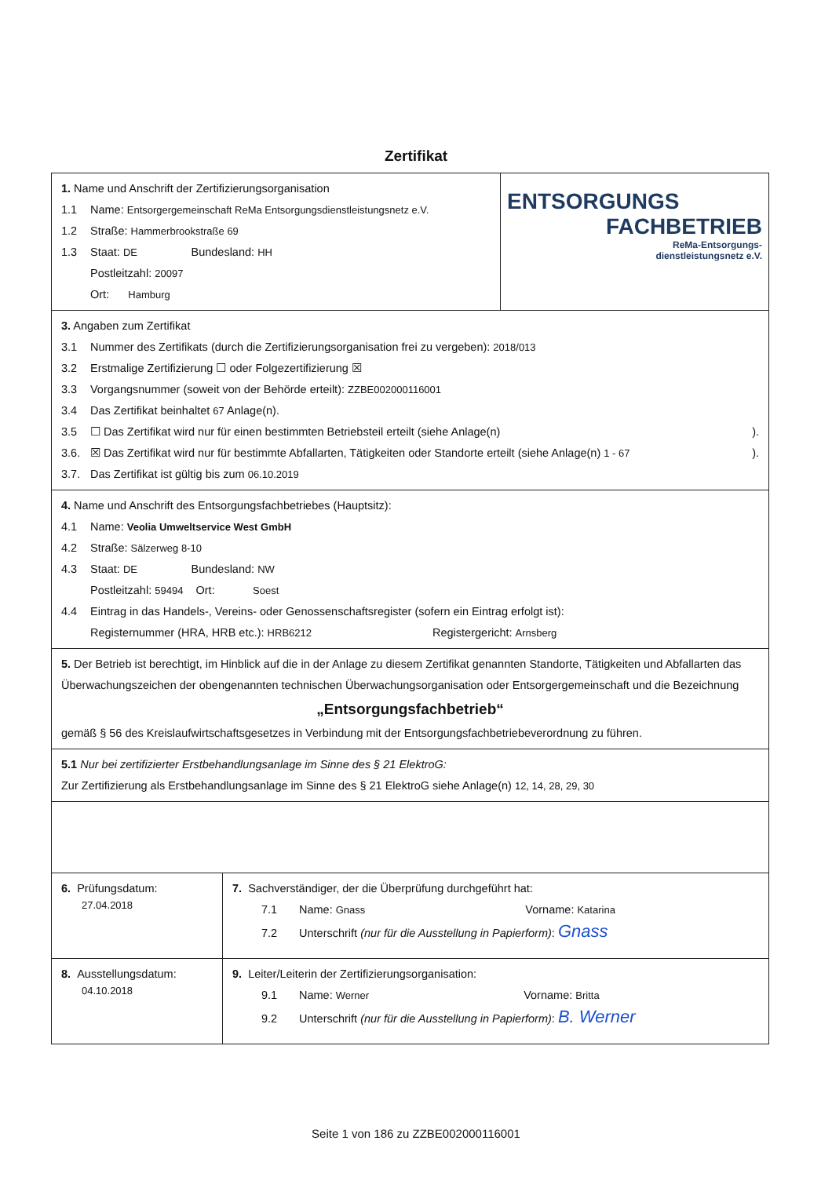Zertifikat
1. Name und Anschrift der Zertifizierungsorganisation
1.1 Name: Entsorgergemeinschaft ReMa Entsorgungsdienstleistungsnetz e.V.
1.2 Straße: Hammerbrookstraße 69
1.3 Staat: DE Bundesland: HH
Postleitzahl: 20097
Ort: Hamburg
ENTSORGUNGS
FACHBETRIEB
ReMa-Entsorgungs-
dienstleistungsnetz e.V.
3. Angaben zum Zertifikat
3.1 Nummer des Zertifikats (durch die Zertifizierungsorganisation frei zu vergeben): 2018/013
3.2 Erstmalige Zertifizierung ☐ oder Folgezertifizierung ☒
3.3 Vorgangsnummer (soweit von der Behörde erteilt): ZZBE002000116001
3.4 Das Zertifikat beinhaltet 67 Anlage(n).
3.5 ☐ Das Zertifikat wird nur für einen bestimmten Betriebsteil erteilt (siehe Anlage(n) ).
3.6. ☒ Das Zertifikat wird nur für bestimmte Abfallarten, Tätigkeiten oder Standorte erteilt (siehe Anlage(n) 1 - 67).
3.7. Das Zertifikat ist gültig bis zum 06.10.2019
4. Name und Anschrift des Entsorgungsfachbetriebes (Hauptsitz):
4.1 Name: Veolia Umweltservice West GmbH
4.2 Straße: Sälzerweg 8-10
4.3 Staat: DE Bundesland: NW
Postleitzahl: 59494 Ort: Soest
4.4 Eintrag in das Handels-, Vereins- oder Genossenschaftsregister (sofern ein Eintrag erfolgt ist):
Registernummer (HRA, HRB etc.): HRB6212 Registergericht: Arnsberg
5. Der Betrieb ist berechtigt, im Hinblick auf die in der Anlage zu diesem Zertifikat genannten Standorte, Tätigkeiten und Abfallarten das Überwachungszeichen der obengenannten technischen Überwachungsorganisation oder Entsorgergemeinschaft und die Bezeichnung
„Entsorgungsfachbetrieb“
gemäß § 56 des Kreislaufwirtschaftsgesetzes in Verbindung mit der Entsorgungsfachbetriebeverordnung zu führen.
5.1 Nur bei zertifizierter Erstbehandlungsanlage im Sinne des § 21 ElektroG:
Zur Zertifizierung als Erstbehandlungsanlage im Sinne des § 21 ElektroG siehe Anlage(n) 12, 14, 28, 29, 30
6. Prüfungsdatum:
27.04.2018
7. Sachverständiger, der die Überprüfung durchgeführt hat:
7.1 Name: Gnass Vorname: Katarina
7.2 Unterschrift (nur für die Ausstellung in Papierform): Gnass
8. Ausstellungsdatum:
04.10.2018
9. Leiter/Leiterin der Zertifizierungsorganisation:
9.1 Name: Werner Vorname: Britta
9.2 Unterschrift (nur für die Ausstellung in Papierform): B. Werner
Seite 1 von 186 zu ZZBE002000116001